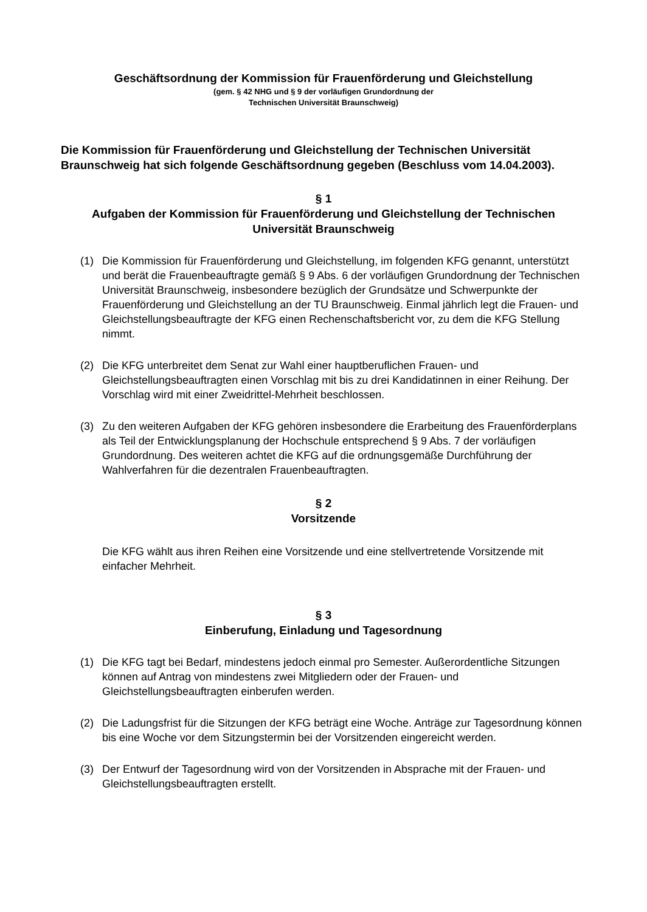Geschäftsordnung der Kommission für Frauenförderung und Gleichstellung
(gem. § 42 NHG und § 9 der vorläufigen Grundordnung der
Technischen Universität Braunschweig)
Die Kommission für Frauenförderung und Gleichstellung der Technischen Universität Braunschweig hat sich folgende Geschäftsordnung gegeben (Beschluss vom 14.04.2003).
§ 1
Aufgaben der Kommission für Frauenförderung und Gleichstellung der Technischen Universität Braunschweig
(1) Die Kommission für Frauenförderung und Gleichstellung, im folgenden KFG genannt, unterstützt und berät die Frauenbeauftragte gemäß § 9 Abs. 6 der vorläufigen Grundordnung der Technischen Universität Braunschweig, insbesondere bezüglich der Grundsätze und Schwerpunkte der Frauenförderung und Gleichstellung an der TU Braunschweig. Einmal jährlich legt die Frauen- und Gleichstellungsbeauftragte der KFG einen Rechenschaftsbericht vor, zu dem die KFG Stellung nimmt.
(2) Die KFG unterbreitet dem Senat zur Wahl einer hauptberuflichen Frauen- und Gleichstellungsbeauftragten einen Vorschlag mit bis zu drei Kandidatinnen in einer Reihung. Der Vorschlag wird mit einer Zweidrittel-Mehrheit beschlossen.
(3) Zu den weiteren Aufgaben der KFG gehören insbesondere die Erarbeitung des Frauenförderplans als Teil der Entwicklungsplanung der Hochschule entsprechend § 9 Abs. 7 der vorläufigen Grundordnung. Des weiteren achtet die KFG auf die ordnungsgemäße Durchführung der Wahlverfahren für die dezentralen Frauenbeauftragten.
§ 2
Vorsitzende
Die KFG wählt aus ihren Reihen eine Vorsitzende und eine stellvertretende Vorsitzende mit einfacher Mehrheit.
§ 3
Einberufung, Einladung und Tagesordnung
(1) Die KFG tagt bei Bedarf, mindestens jedoch einmal pro Semester. Außerordentliche Sitzungen können auf Antrag von mindestens zwei Mitgliedern oder der Frauen- und Gleichstellungsbeauftragten einberufen werden.
(2) Die Ladungsfrist für die Sitzungen der KFG beträgt eine Woche. Anträge zur Tagesordnung können bis eine Woche vor dem Sitzungstermin bei der Vorsitzenden eingereicht werden.
(3) Der Entwurf der Tagesordnung wird von der Vorsitzenden in Absprache mit der Frauen- und Gleichstellungsbeauftragten erstellt.